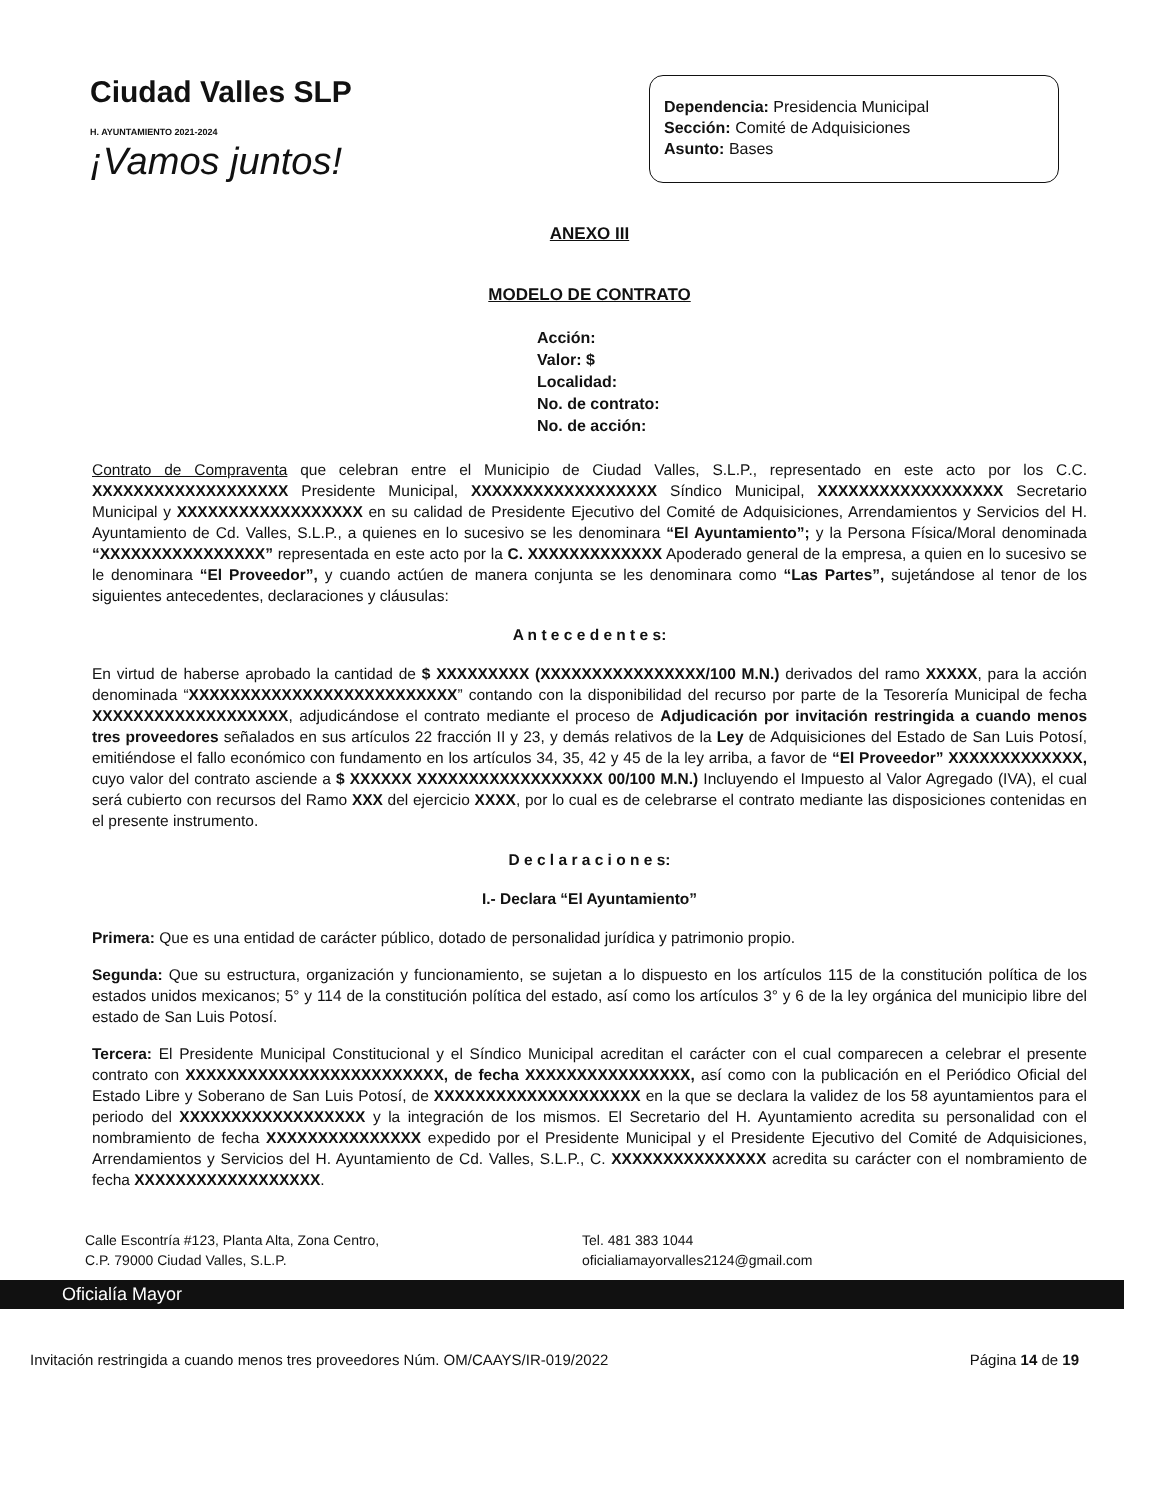Ciudad Valles SLP
H. AYUNTAMIENTO 2021-2024
¡Vamos juntos!
Dependencia: Presidencia Municipal
Sección: Comité de Adquisiciones
Asunto: Bases
ANEXO III
MODELO DE CONTRATO
Acción:
Valor: $
Localidad:
No. de contrato:
No. de acción:
Contrato de Compraventa que celebran entre el Municipio de Ciudad Valles, S.L.P., representado en este acto por los C.C. XXXXXXXXXXXXXXXXXXX Presidente Municipal, XXXXXXXXXXXXXXXXXX Síndico Municipal, XXXXXXXXXXXXXXXXXX Secretario Municipal y XXXXXXXXXXXXXXXXXX en su calidad de Presidente Ejecutivo del Comité de Adquisiciones, Arrendamientos y Servicios del H. Ayuntamiento de Cd. Valles, S.L.P., a quienes en lo sucesivo se les denominara “El Ayuntamiento”; y la Persona Física/Moral denominada “XXXXXXXXXXXXXXXX” representada en este acto por la C. XXXXXXXXXXXXX Apoderado general de la empresa, a quien en lo sucesivo se le denominara “El Proveedor”, y cuando actúen de manera conjunta se les denominara como “Las Partes”, sujetándose al tenor de los siguientes antecedentes, declaraciones y cláusulas:
A n t e c e d e n t e s:
En virtud de haberse aprobado la cantidad de $ XXXXXXXXX (XXXXXXXXXXXXXXXX/100 M.N.) derivados del ramo XXXXX, para la acción denominada “XXXXXXXXXXXXXXXXXXXXXXXXXX” contando con la disponibilidad del recurso por parte de la Tesorería Municipal de fecha XXXXXXXXXXXXXXXXXXX, adjudicándose el contrato mediante el proceso de Adjudicación por invitación restringida a cuando menos tres proveedores señalados en sus artículos 22 fracción II y 23, y demás relativos de la Ley de Adquisiciones del Estado de San Luis Potosí, emitiéndose el fallo económico con fundamento en los artículos 34, 35, 42 y 45 de la ley arriba, a favor de “El Proveedor” XXXXXXXXXXXXX, cuyo valor del contrato asciende a $ XXXXXX XXXXXXXXXXXXXXXXXX 00/100 M.N.) Incluyendo el Impuesto al Valor Agregado (IVA), el cual será cubierto con recursos del Ramo XXX del ejercicio XXXX, por lo cual es de celebrarse el contrato mediante las disposiciones contenidas en el presente instrumento.
D e c l a r a c i o n e s:
I.- Declara “El Ayuntamiento”
Primera: Que es una entidad de carácter público, dotado de personalidad jurídica y patrimonio propio.
Segunda: Que su estructura, organización y funcionamiento, se sujetan a lo dispuesto en los artículos 115 de la constitución política de los estados unidos mexicanos; 5° y 114 de la constitución política del estado, así como los artículos 3° y 6 de la ley orgánica del municipio libre del estado de San Luis Potosí.
Tercera: El Presidente Municipal Constitucional y el Síndico Municipal acreditan el carácter con el cual comparecen a celebrar el presente contrato con XXXXXXXXXXXXXXXXXXXXXXXXX, de fecha XXXXXXXXXXXXXXXX, así como con la publicación en el Periódico Oficial del Estado Libre y Soberano de San Luis Potosí, de XXXXXXXXXXXXXXXXXXXX en la que se declara la validez de los 58 ayuntamientos para el periodo del XXXXXXXXXXXXXXXXXX y la integración de los mismos. El Secretario del H. Ayuntamiento acredita su personalidad con el nombramiento de fecha XXXXXXXXXXXXXXX expedido por el Presidente Municipal y el Presidente Ejecutivo del Comité de Adquisiciones, Arrendamientos y Servicios del H. Ayuntamiento de Cd. Valles, S.L.P., C. XXXXXXXXXXXXXXX acredita su carácter con el nombramiento de fecha XXXXXXXXXXXXXXXXXX.
Calle Escontría #123, Planta Alta, Zona Centro,
C.P. 79000 Ciudad Valles, S.L.P.
Tel. 481 383 1044
oficialiamayorvalles2124@gmail.com
Oficialía Mayor
Invitación restringida a cuando menos tres proveedores Núm. OM/CAAYS/IR-019/2022 Página 14 de 19